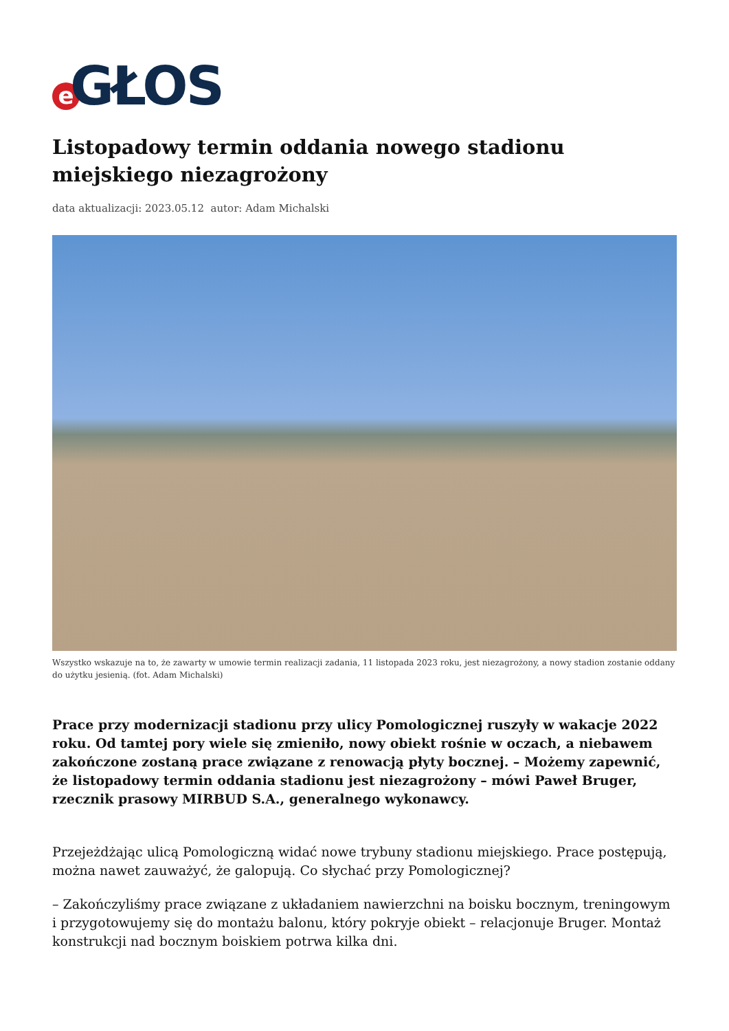e GŁOS
Listopadowy termin oddania nowego stadionu miejskiego niezagrożony
data aktualizacji: 2023.05.12 autor: Adam Michalski
Wszystko wskazuje na to, że zawarty w umowie termin realizacji zadania, 11 listopada 2023 roku, jest niezagrożony, a nowy stadion zostanie oddany do użytku jesienią. (fot. Adam Michalski)
Prace przy modernizacji stadionu przy ulicy Pomologicznej ruszyły w wakacje 2022 roku. Od tamtej pory wiele się zmieniło, nowy obiekt rośnie w oczach, a niebawem zakończone zostaną prace związane z renowacją płyty bocznej. – Możemy zapewnić, że listopadowy termin oddania stadionu jest niezagrożony – mówi Paweł Bruger, rzecznik prasowy MIRBUD S.A., generalnego wykonawcy.
Przejeżdżając ulicą Pomologiczną widać nowe trybuny stadionu miejskiego. Prace postępują, można nawet zauważyć, że galopują. Co słychać przy Pomologicznej?
– Zakończyliśmy prace związane z układaniem nawierzchni na boisku bocznym, treningowym i przygotowujemy się do montażu balonu, który pokryje obiekt – relacjonuje Bruger. Montaż konstrukcji nad bocznym boiskiem potrwa kilka dni.